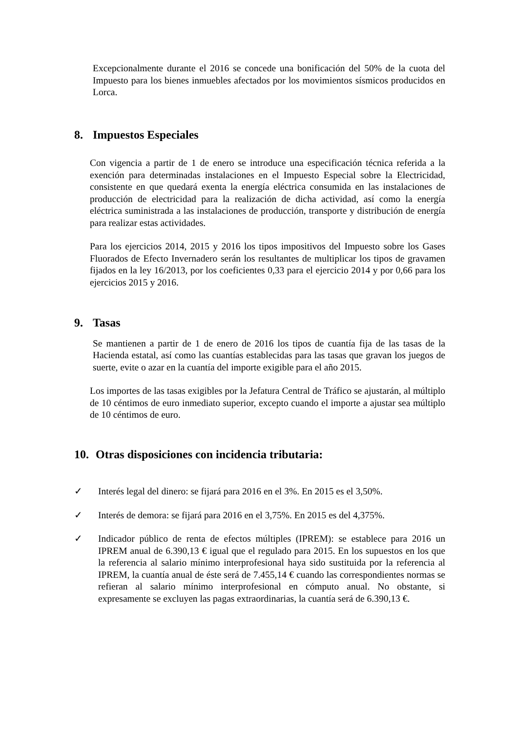Excepcionalmente durante el 2016 se concede una bonificación del 50% de la cuota del Impuesto para los bienes inmuebles afectados por los movimientos sísmicos producidos en Lorca.
8. Impuestos Especiales
Con vigencia a partir de 1 de enero se introduce una especificación técnica referida a la exención para determinadas instalaciones en el Impuesto Especial sobre la Electricidad, consistente en que quedará exenta la energía eléctrica consumida en las instalaciones de producción de electricidad para la realización de dicha actividad, así como la energía eléctrica suministrada a las instalaciones de producción, transporte y distribución de energía para realizar estas actividades.
Para los ejercicios 2014, 2015 y 2016 los tipos impositivos del Impuesto sobre los Gases Fluorados de Efecto Invernadero serán los resultantes de multiplicar los tipos de gravamen fijados en la ley 16/2013, por los coeficientes 0,33 para el ejercicio 2014 y por 0,66 para los ejercicios 2015 y 2016.
9. Tasas
Se mantienen a partir de 1 de enero de 2016 los tipos de cuantía fija de las tasas de la Hacienda estatal, así como las cuantías establecidas para las tasas que gravan los juegos de suerte, evite o azar en la cuantía del importe exigible para el año 2015.
Los importes de las tasas exigibles por la Jefatura Central de Tráfico se ajustarán, al múltiplo de 10 céntimos de euro inmediato superior, excepto cuando el importe a ajustar sea múltiplo de 10 céntimos de euro.
10. Otras disposiciones con incidencia tributaria:
✓ Interés legal del dinero: se fijará para 2016 en el 3%. En 2015 es el 3,50%.
✓ Interés de demora: se fijará para 2016 en el 3,75%. En 2015 es del 4,375%.
✓ Indicador público de renta de efectos múltiples (IPREM): se establece para 2016 un IPREM anual de 6.390,13 € igual que el regulado para 2015. En los supuestos en los que la referencia al salario mínimo interprofesional haya sido sustituida por la referencia al IPREM, la cuantía anual de éste será de 7.455,14 € cuando las correspondientes normas se refieran al salario mínimo interprofesional en cómputo anual. No obstante, si expresamente se excluyen las pagas extraordinarias, la cuantía será de 6.390,13 €.